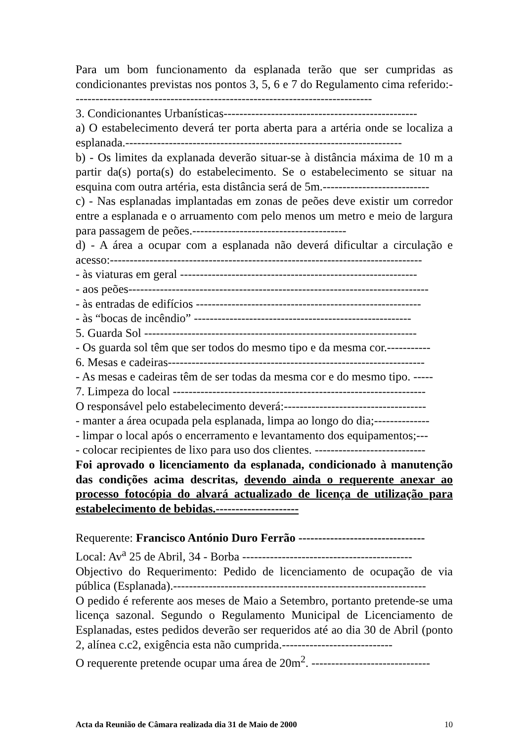Para um bom funcionamento da esplanada terão que ser cumpridas as condicionantes previstas nos pontos 3, 5, 6 e 7 do Regulamento cima referido:----------------------------------------------------------------------------
3. Condicionantes Urbanísticas-------------------------------------------------
a) O estabelecimento deverá ter porta aberta para a artéria onde se localiza a esplanada.----------------------------------------------------------------------
b) - Os limites da explanada deverão situar-se à distância máxima de 10 m a partir da(s) porta(s) do estabelecimento. Se o estabelecimento se situar na esquina com outra artéria, esta distância será de 5m.---------------------------
c) - Nas esplanadas implantadas em zonas de peões deve existir um corredor entre a esplanada e o arruamento com pelo menos um metro e meio de largura para passagem de peões.---------------------------------------
d) - A área a ocupar com a esplanada não deverá dificultar a circulação e acesso:-------------------------------------------------------------------------------
- às viaturas em geral ------------------------------------------------------------
- aos peões----------------------------------------------------------------------------
- às entradas de edifícios ---------------------------------------------------------
- às “bocas de incêndio” -------------------------------------------------------
5. Guarda Sol ---------------------------------------------------------------------
- Os guarda sol têm que ser todos do mesmo tipo e da mesma cor.-----------
6. Mesas e cadeiras-----------------------------------------------------------------
- As mesas e cadeiras têm de ser todas da mesma cor e do mesmo tipo. -----
7. Limpeza do local ----------------------------------------------------------------
O responsável pelo estabelecimento deverá:------------------------------------
- manter a área ocupada pela esplanada, limpa ao longo do dia;--------------
- limpar o local após o encerramento e levantamento dos equipamentos;---
- colocar recipientes de lixo para uso dos clientes. ----------------------------
Foi aprovado o licenciamento da esplanada, condicionado à manutenção das condições acima descritas, devendo ainda o requerente anexar ao processo fotocópia do alvará actualizado de licença de utilização para estabelecimento de bebidas.---------------------
Requerente: Francisco António Duro Ferrão --------------------------------
Local: Av<sup>a</sup> 25 de Abril, 34 - Borba -------------------------------------------
Objectivo do Requerimento: Pedido de licenciamento de ocupação de via pública (Esplanada).----------------------------------------------------------------
O pedido é referente aos meses de Maio a Setembro, portanto pretende-se uma licença sazonal. Segundo o Regulamento Municipal de Licenciamento de Esplanadas, estes pedidos deverão ser requeridos até ao dia 30 de Abril (ponto 2, alínea c.c2, exigência esta não cumprida.----------------------------
O requerente pretende ocupar uma área de 20m<sup>2</sup>. ------------------------------
Acta da Reunião de Câmara realizada dia 31 de Maio de 2000 10